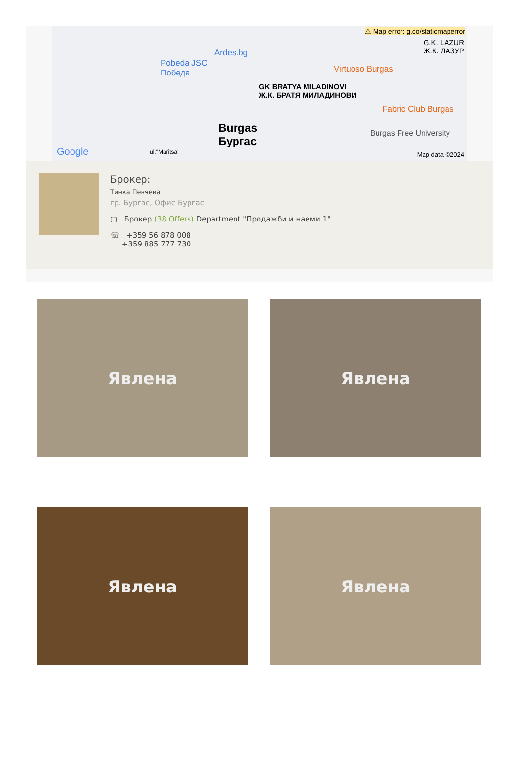⚠ Map error: g.co/staticmaperror
G.K. LAZUR
Ж.К. ЛАЗУР Ardes.bg
Pobeda JSC
Победа Virtuoso Burgas
GK BRATYA MILADINOVI
Ж.К. БРАТЯ МИЛАДИНОВИ
Fabric Club Burgas
Burgas
Бургас
Burgas Free University
Google ul."Maritsa" Map data ©2024
Брокер:
Тинка Пенчева
гр. Бургас, Офис Бургас
▢ Брокер (38 Offers) Department "Продажби и наеми 1"
☏ +359 56 878 008
+359 885 777 730
Явлена
Явлена
Явлена
Явлена